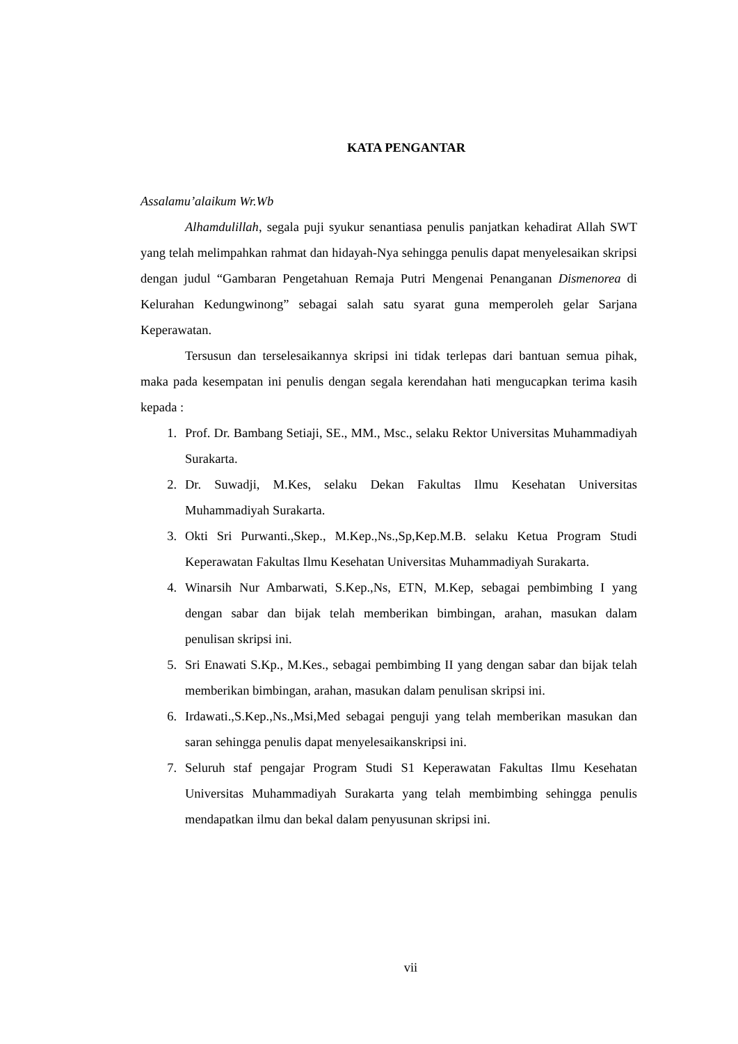KATA PENGANTAR
Assalamu’alaikum Wr.Wb
Alhamdulillah, segala puji syukur senantiasa penulis panjatkan kehadirat Allah SWT yang telah melimpahkan rahmat dan hidayah-Nya sehingga penulis dapat menyelesaikan skripsi dengan judul “Gambaran Pengetahuan Remaja Putri Mengenai Penanganan Dismenorea di Kelurahan Kedungwinong” sebagai salah satu syarat guna memperoleh gelar Sarjana Keperawatan.
Tersusun dan terselesaikannya skripsi ini tidak terlepas dari bantuan semua pihak, maka pada kesempatan ini penulis dengan segala kerendahan hati mengucapkan terima kasih kepada :
1. Prof. Dr. Bambang Setiaji, SE., MM., Msc., selaku Rektor Universitas Muhammadiyah Surakarta.
2. Dr. Suwadji, M.Kes, selaku Dekan Fakultas Ilmu Kesehatan Universitas Muhammadiyah Surakarta.
3. Okti Sri Purwanti.,Skep., M.Kep.,Ns.,Sp,Kep.M.B. selaku Ketua Program Studi Keperawatan Fakultas Ilmu Kesehatan Universitas Muhammadiyah Surakarta.
4. Winarsih Nur Ambarwati, S.Kep.,Ns, ETN, M.Kep, sebagai pembimbing I yang dengan sabar dan bijak telah memberikan bimbingan, arahan, masukan dalam penulisan skripsi ini.
5. Sri Enawati S.Kp., M.Kes., sebagai pembimbing II yang dengan sabar dan bijak telah memberikan bimbingan, arahan, masukan dalam penulisan skripsi ini.
6. Irdawati.,S.Kep.,Ns.,Msi,Med sebagai penguji yang telah memberikan masukan dan saran sehingga penulis dapat menyelesaikanskripsi ini.
7. Seluruh staf pengajar Program Studi S1 Keperawatan Fakultas Ilmu Kesehatan Universitas Muhammadiyah Surakarta yang telah membimbing sehingga penulis mendapatkan ilmu dan bekal dalam penyusunan skripsi ini.
vii